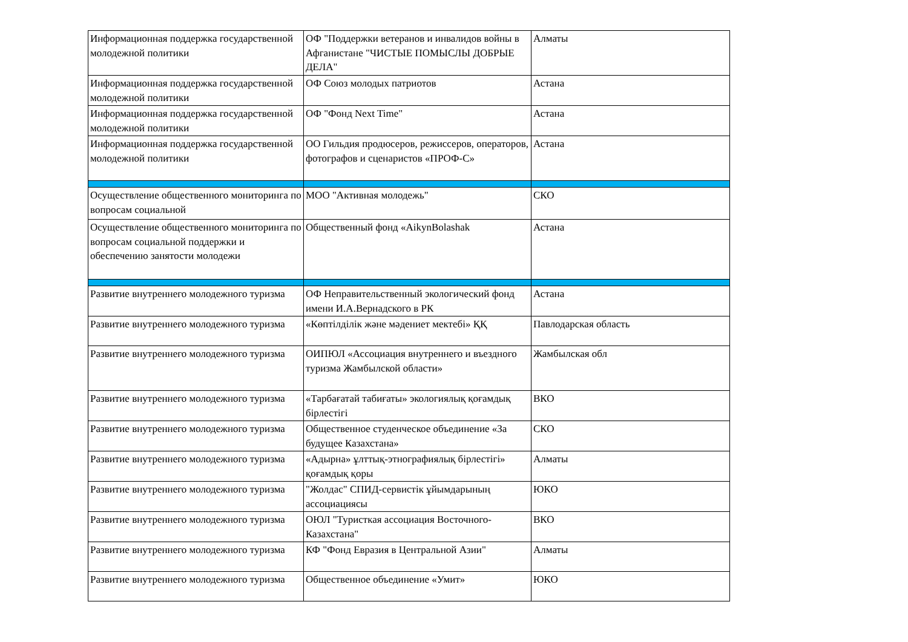| Информационная поддержка государственной молодежной политики | ОФ "Поддержки ветеранов и инвалидов войны в Афганистане "ЧИСТЫЕ ПОМЫСЛЫ ДОБРЫЕ ДЕЛА" | Алматы |
| Информационная поддержка государственной молодежной политики | ОФ Союз молодых патриотов | Астана |
| Информационная поддержка государственной молодежной политики | ОФ "Фонд Next Time" | Астана |
| Информационная поддержка государственной молодежной политики | ОО Гильдия продюсеров, режиссеров, операторов, фотографов и сценаристов «ПРОФ-С» | Астана |
| Осуществление общественного мониторинга по вопросам социальной | МОО "Активная молодежь" | СКО |
| Осуществление общественного мониторинга по вопросам социальной поддержки и обеспечению занятости молодежи | Общественный фонд «AikynBolashak | Астана |
| Развитие внутреннего молодежного туризма | ОФ Неправительственный экологический фонд имени И.А.Вернадского в РК | Астана |
| Развитие внутреннего молодежного туризма | «Көптілділік және мәдениет мектебі» ҚҚ | Павлодарская область |
| Развитие внутреннего молодежного туризма | ОИПЮЛ «Ассоциация внутреннего и въездного туризма Жамбылской области» | Жамбылская обл |
| Развитие внутреннего молодежного туризма | «Тарбағатай табиғаты» экологиялық қоғамдық бірлестігі | ВКО |
| Развитие внутреннего молодежного туризма | Общественное студенческое объединение «За будущее Казахстана» | СКО |
| Развитие внутреннего молодежного туризма | «Адырна» ұлттық-этнографиялық бірлестігі» қоғамдық қоры | Алматы |
| Развитие внутреннего молодежного туризма | "Жолдас" СПИД-сервистік ұйымдарының ассоциациясы | ЮКО |
| Развитие внутреннего молодежного туризма | ОЮЛ "Туристкая ассоциация Восточного-Казахстана" | ВКО |
| Развитие внутреннего молодежного туризма | КФ "Фонд Евразия в Центральной Азии" | Алматы |
| Развитие внутреннего молодежного туризма | Общественное объединение «Умит» | ЮКО |